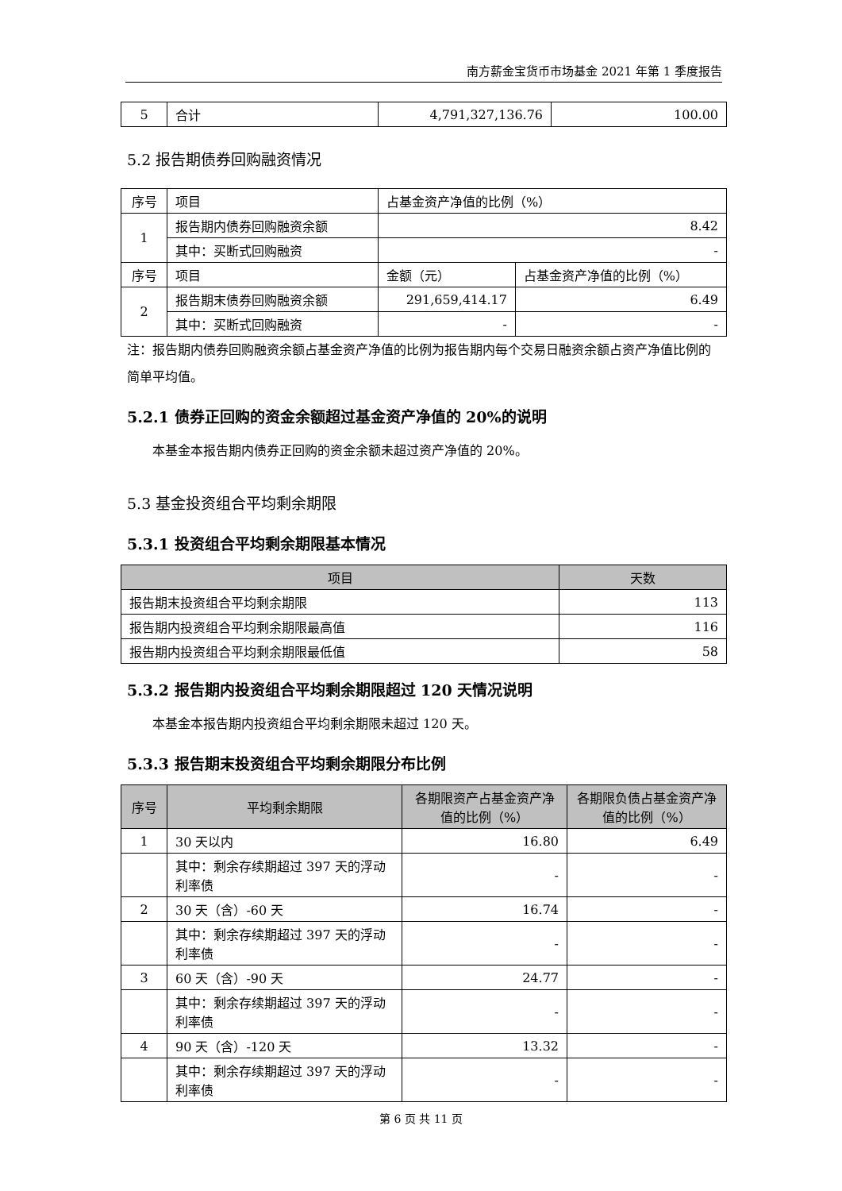南方薪金宝货币市场基金 2021 年第 1 季度报告
| 5 | 合计 | 4,791,327,136.76 | 100.00 |
5.2 报告期债券回购融资情况
| 序号 | 项目 | 占基金资产净值的比例（%） | |
| 1 | 报告期内债券回购融资余额 | 8.42 | |
| | 其中：买断式回购融资 | - | |
| 序号 | 项目 | 金额（元） | 占基金资产净值的比例（%） |
| 2 | 报告期末债券回购融资余额 | 291,659,414.17 | 6.49 |
| | 其中：买断式回购融资 | - | - |
注：报告期内债券回购融资余额占基金资产净值的比例为报告期内每个交易日融资余额占资产净值比例的简单平均值。
5.2.1 债券正回购的资金余额超过基金资产净值的 20%的说明
本基金本报告期内债券正回购的资金余额未超过资产净值的 20%。
5.3 基金投资组合平均剩余期限
5.3.1 投资组合平均剩余期限基本情况
| 项目 | 天数 |
| --- | --- |
| 报告期末投资组合平均剩余期限 | 113 |
| 报告期内投资组合平均剩余期限最高值 | 116 |
| 报告期内投资组合平均剩余期限最低值 | 58 |
5.3.2 报告期内投资组合平均剩余期限超过 120 天情况说明
本基金本报告期内投资组合平均剩余期限未超过 120 天。
5.3.3 报告期末投资组合平均剩余期限分布比例
| 序号 | 平均剩余期限 | 各期限资产占基金资产净值的比例（%） | 各期限负债占基金资产净值的比例（%） |
| --- | --- | --- | --- |
| 1 | 30 天以内 | 16.80 | 6.49 |
| | 其中：剩余存续期超过 397 天的浮动利率债 | - | - |
| 2 | 30 天（含）-60 天 | 16.74 | - |
| | 其中：剩余存续期超过 397 天的浮动利率债 | - | - |
| 3 | 60 天（含）-90 天 | 24.77 | - |
| | 其中：剩余存续期超过 397 天的浮动利率债 | - | - |
| 4 | 90 天（含）-120 天 | 13.32 | - |
| | 其中：剩余存续期超过 397 天的浮动利率债 | - | - |
第 6 页 共 11 页